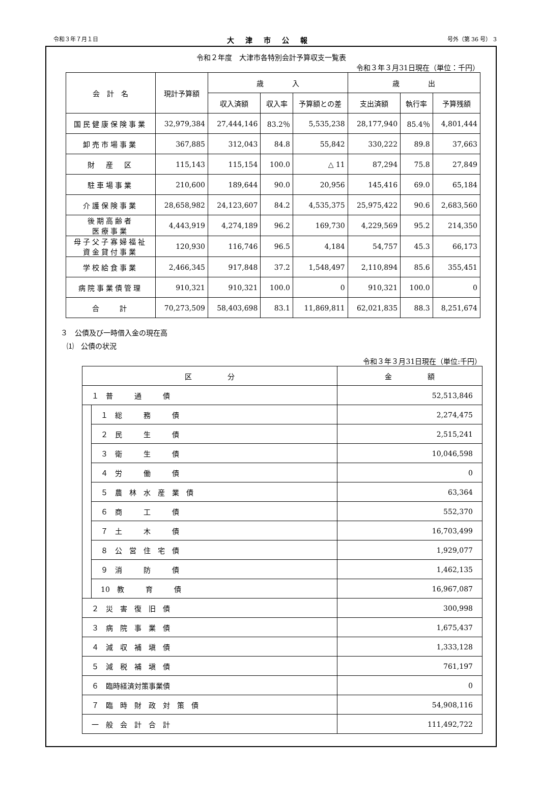令和３年７月１日 大津市公報 号外（第 36 号） 3
令和２年度　大津市各特別会計予算収支一覧表
令和３年３月31日現在（単位：千円）
| 会 計 名 | 現計予算額 | 歳 入 | | | 歳 出 | | |
| --- | --- | --- | --- | --- | --- | --- | --- |
| | | 収入済額 | 収入率 | 予算額との差 | 支出済額 | 執行率 | 予算残額 |
| 国民健康保険事業 | 32,979,384 | 27,444,146 | 83.2％ | 5,535,238 | 28,177,940 | 85.4％ | 4,801,444 |
| 卸売市場事業 | 367,885 | 312,043 | 84.8 | 55,842 | 330,222 | 89.8 | 37,663 |
| 財 産 区 | 115,143 | 115,154 | 100.0 | △ 11 | 87,294 | 75.8 | 27,849 |
| 駐車場事業 | 210,600 | 189,644 | 90.0 | 20,956 | 145,416 | 69.0 | 65,184 |
| 介護保険事業 | 28,658,982 | 24,123,607 | 84.2 | 4,535,375 | 25,975,422 | 90.6 | 2,683,560 |
| 後期高齢者 医療事業 | 4,443,919 | 4,274,189 | 96.2 | 169,730 | 4,229,569 | 95.2 | 214,350 |
| 母子父子寡婦福祉 資金貸付事業 | 120,930 | 116,746 | 96.5 | 4,184 | 54,757 | 45.3 | 66,173 |
| 学校給食事業 | 2,466,345 | 917,848 | 37.2 | 1,548,497 | 2,110,894 | 85.6 | 355,451 |
| 病院事業債管理 | 910,321 | 910,321 | 100.0 | 0 | 910,321 | 100.0 | 0 |
| 合 計 | 70,273,509 | 58,403,698 | 83.1 | 11,869,811 | 62,021,835 | 88.3 | 8,251,674 |
３　公債及び一時借入金の現在高
⑴　公債の状況
令和３年３月31日現在（単位:千円）
| 区 分 | | 金 額 |
| --- | --- | --- |
| １ 普 通 債 | | 52,513,846 |
| | １ 総 務 債 | 2,274,475 |
| | ２ 民 生 債 | 2,515,241 |
| | ３ 衛 生 債 | 10,046,598 |
| | ４ 労 働 債 | 0 |
| | ５ 農 林 水 産 業 債 | 63,364 |
| | ６ 商 工 債 | 552,370 |
| | ７ 土 木 債 | 16,703,499 |
| | ８ 公 営 住 宅 債 | 1,929,077 |
| | ９ 消 防 債 | 1,462,135 |
| | 10 教 育 債 | 16,967,087 |
| ２ 災 害 復 旧 債 | | 300,998 |
| ３ 病 院 事 業 債 | | 1,675,437 |
| ４ 減 収 補 塡 債 | | 1,333,128 |
| ５ 減 税 補 塡 債 | | 761,197 |
| ６ 臨時経済対策事業債 | | 0 |
| ７ 臨 時 財 政 対 策 債 | | 54,908,116 |
| 一 般 会 計 合 計 | | 111,492,722 |